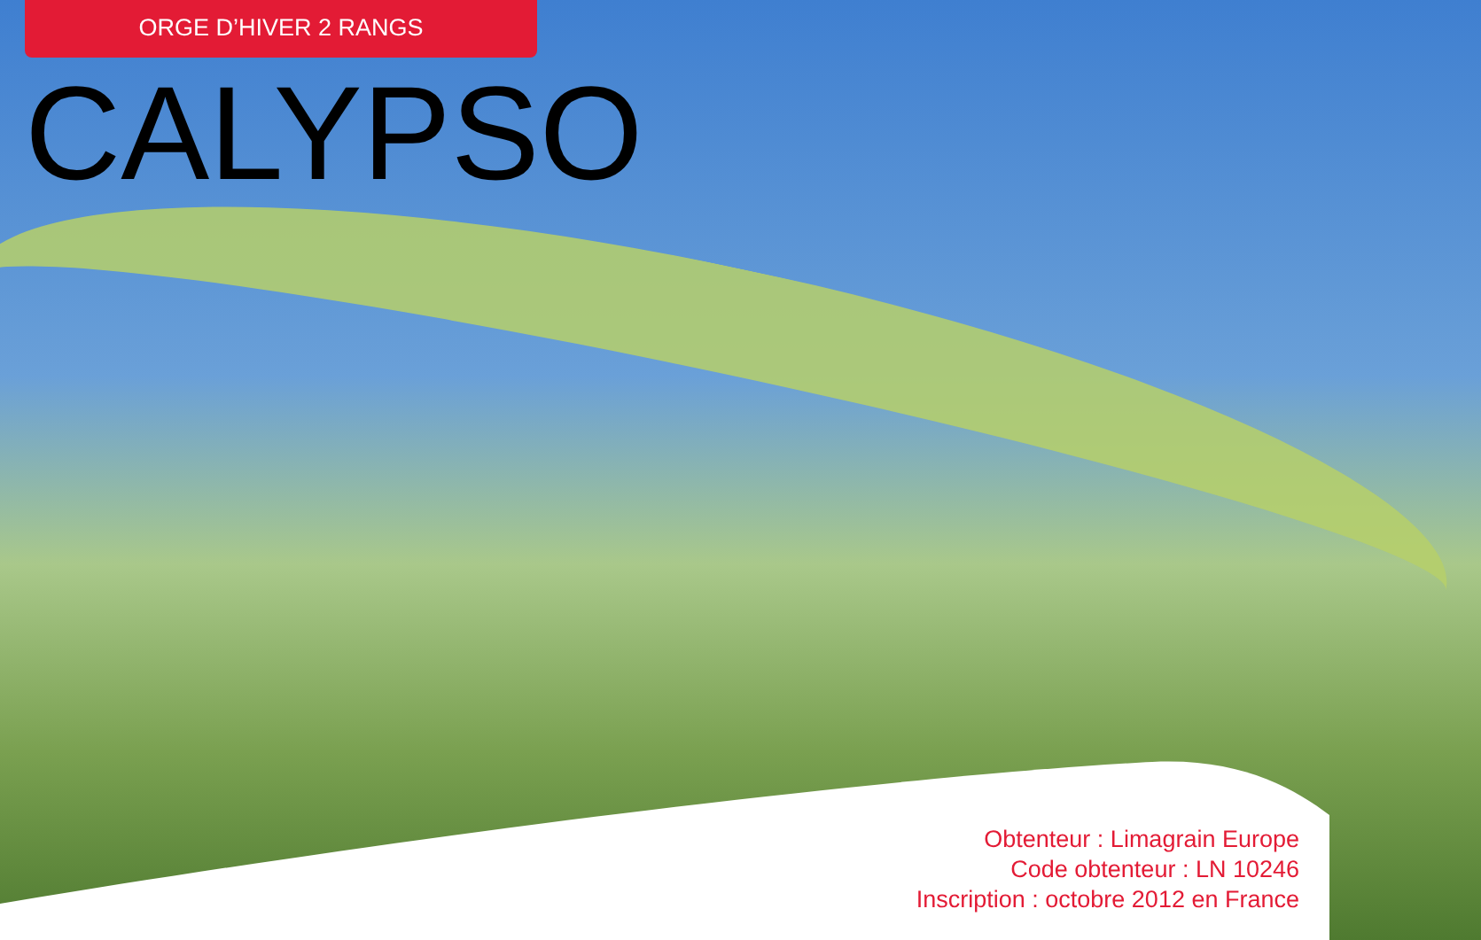ORGE D’HIVER 2 RANGS
CALYPSO
Obtenteur : Limagrain Europe
Code obtenteur : LN 10246
Inscription : octobre 2012 en France